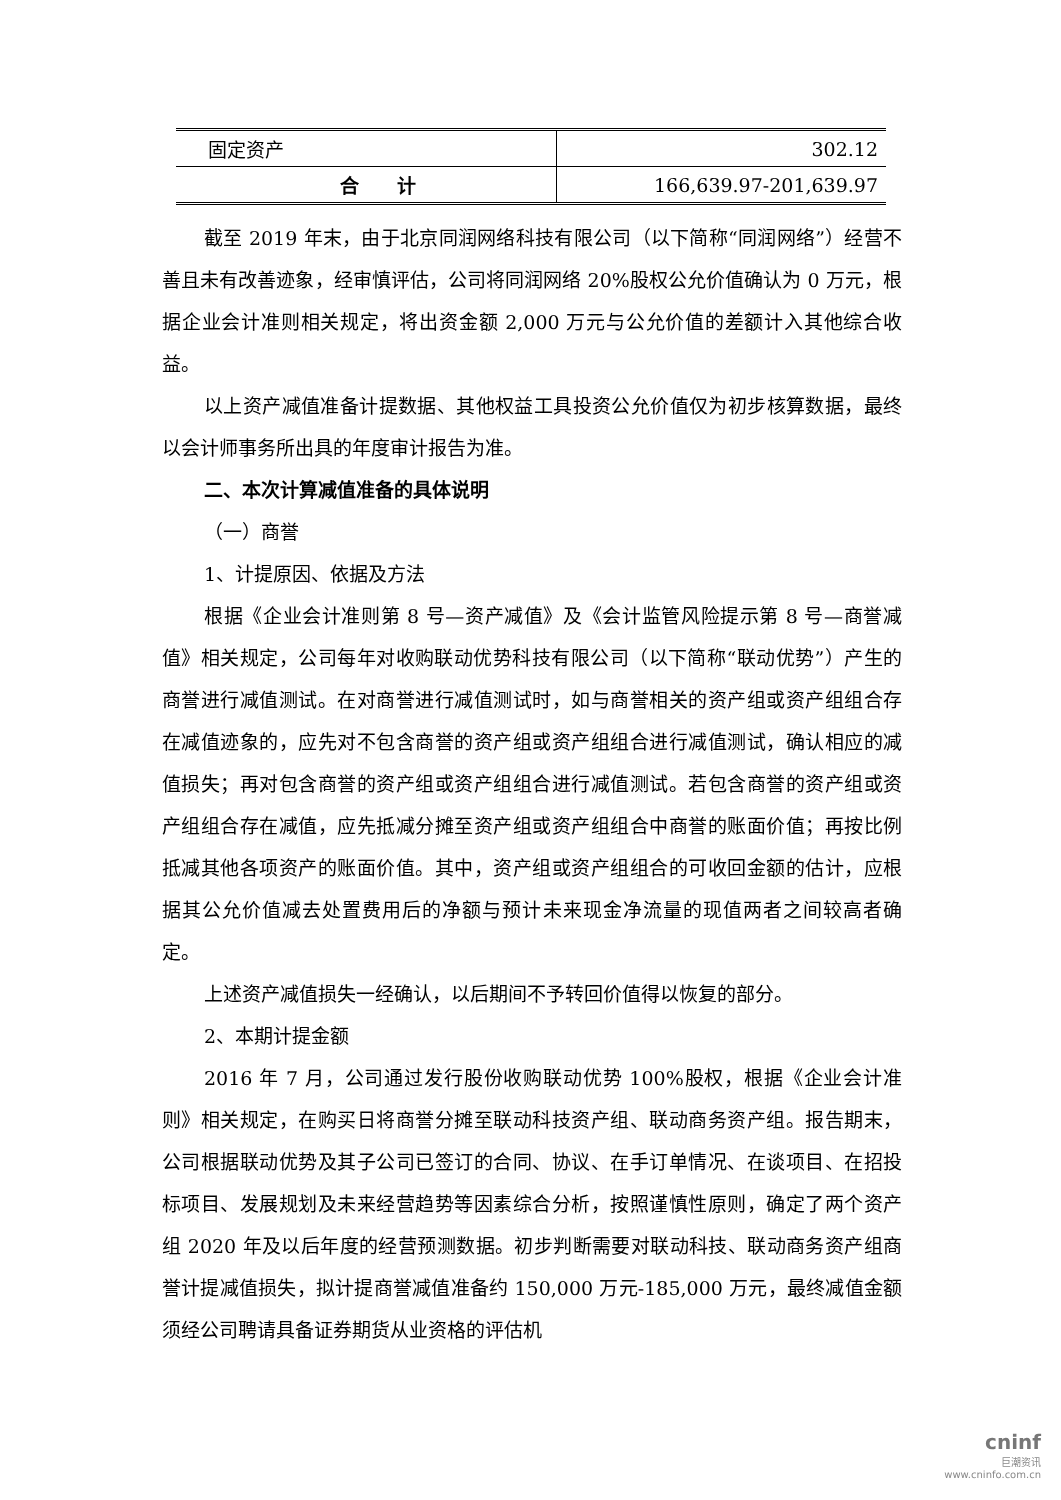| 固定资产 | 302.12 |
| 合 计 | 166,639.97-201,639.97 |
截至 2019 年末，由于北京同润网络科技有限公司（以下简称“同润网络”）经营不善且未有改善迹象，经审慎评估，公司将同润网络 20%股权公允价值确认为 0 万元，根据企业会计准则相关规定，将出资金额 2,000 万元与公允价值的差额计入其他综合收益。
以上资产减值准备计提数据、其他权益工具投资公允价值仅为初步核算数据，最终以会计师事务所出具的年度审计报告为准。
二、本次计算减值准备的具体说明
（一）商誉
1、计提原因、依据及方法
根据《企业会计准则第 8 号—资产减值》及《会计监管风险提示第 8 号—商誉减值》相关规定，公司每年对收购联动优势科技有限公司（以下简称“联动优势”）产生的商誉进行减值测试。在对商誉进行减值测试时，如与商誉相关的资产组或资产组组合存在减值迹象的，应先对不包含商誉的资产组或资产组组合进行减值测试，确认相应的减值损失；再对包含商誉的资产组或资产组组合进行减值测试。若包含商誉的资产组或资产组组合存在减值，应先抵减分摊至资产组或资产组组合中商誉的账面价值；再按比例抵减其他各项资产的账面价值。其中，资产组或资产组组合的可收回金额的估计，应根据其公允价值减去处置费用后的净额与预计未来现金净流量的现值两者之间较高者确定。
上述资产减值损失一经确认，以后期间不予转回价值得以恢复的部分。
2、本期计提金额
2016 年 7 月，公司通过发行股份收购联动优势 100%股权，根据《企业会计准则》相关规定，在购买日将商誉分摊至联动科技资产组、联动商务资产组。报告期末，公司根据联动优势及其子公司已签订的合同、协议、在手订单情况、在谈项目、在招投标项目、发展规划及未来经营趋势等因素综合分析，按照谨慎性原则，确定了两个资产组 2020 年及以后年度的经营预测数据。初步判断需要对联动科技、联动商务资产组商誉计提减值损失，拟计提商誉减值准备约 150,000 万元-185,000 万元，最终减值金额须经公司聘请具备证券期货从业资格的评估机
cninf
巨潮资讯
www.cninfo.com.cn